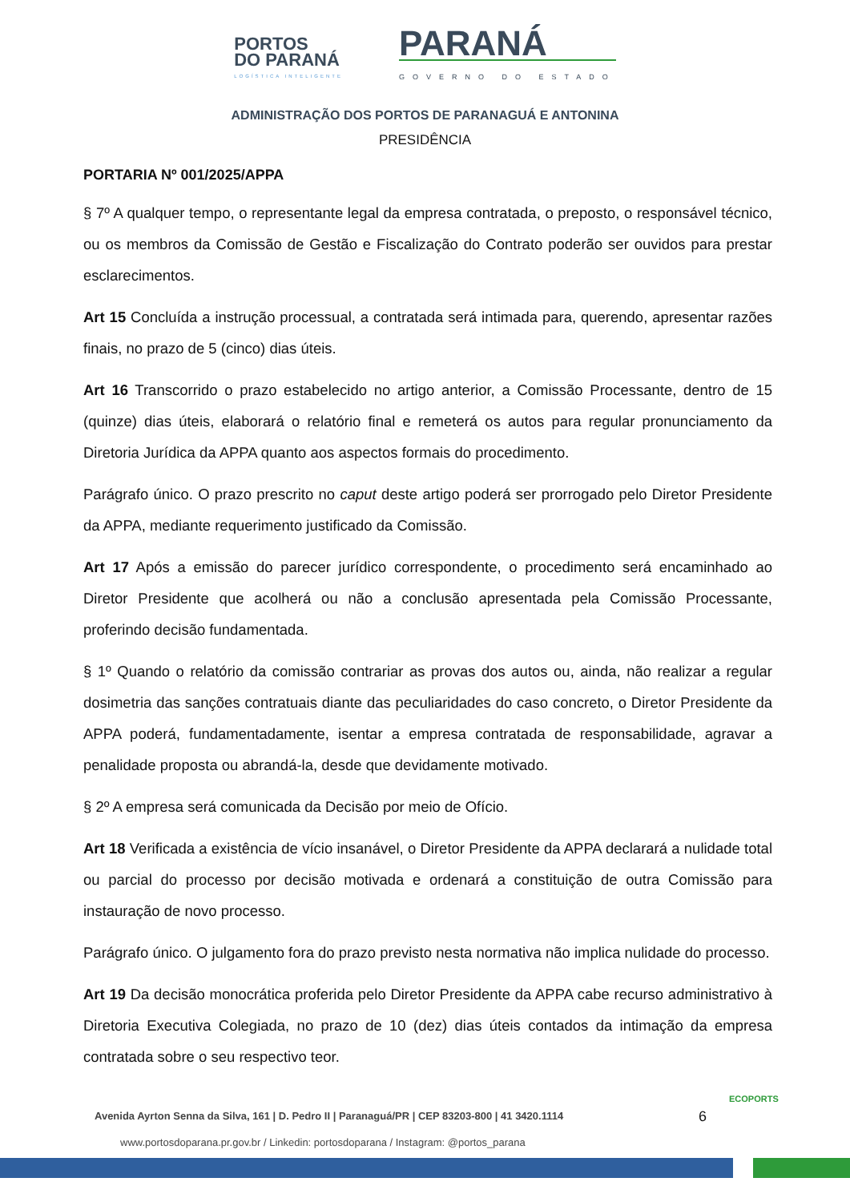PORTOS
DO PARANÁ
LOGÍSTICA INTELIGENTE
PARANÁ
GOVERNO DO ESTADO
ADMINISTRAÇÃO DOS PORTOS DE PARANAGUÁ E ANTONINA
PRESIDÊNCIA
PORTARIA Nº 001/2025/APPA
§ 7º A qualquer tempo, o representante legal da empresa contratada, o preposto, o responsável técnico, ou os membros da Comissão de Gestão e Fiscalização do Contrato poderão ser ouvidos para prestar esclarecimentos.
Art 15 Concluída a instrução processual, a contratada será intimada para, querendo, apresentar razões finais, no prazo de 5 (cinco) dias úteis.
Art 16 Transcorrido o prazo estabelecido no artigo anterior, a Comissão Processante, dentro de 15 (quinze) dias úteis, elaborará o relatório final e remeterá os autos para regular pronunciamento da Diretoria Jurídica da APPA quanto aos aspectos formais do procedimento.
Parágrafo único. O prazo prescrito no caput deste artigo poderá ser prorrogado pelo Diretor Presidente da APPA, mediante requerimento justificado da Comissão.
Art 17 Após a emissão do parecer jurídico correspondente, o procedimento será encaminhado ao Diretor Presidente que acolherá ou não a conclusão apresentada pela Comissão Processante, proferindo decisão fundamentada.
§ 1º Quando o relatório da comissão contrariar as provas dos autos ou, ainda, não realizar a regular dosimetria das sanções contratuais diante das peculiaridades do caso concreto, o Diretor Presidente da APPA poderá, fundamentadamente, isentar a empresa contratada de responsabilidade, agravar a penalidade proposta ou abrandá-la, desde que devidamente motivado.
§ 2º A empresa será comunicada da Decisão por meio de Ofício.
Art 18 Verificada a existência de vício insanável, o Diretor Presidente da APPA declarará a nulidade total ou parcial do processo por decisão motivada e ordenará a constituição de outra Comissão para instauração de novo processo.
Parágrafo único. O julgamento fora do prazo previsto nesta normativa não implica nulidade do processo.
Art 19 Da decisão monocrática proferida pelo Diretor Presidente da APPA cabe recurso administrativo à Diretoria Executiva Colegiada, no prazo de 10 (dez) dias úteis contados da intimação da empresa contratada sobre o seu respectivo teor.
Avenida Ayrton Senna da Silva, 161 | D. Pedro II | Paranaguá/PR | CEP 83203-800 | 41 3420.1114
www.portosdoparana.pr.gov.br / Linkedin: portosdoparana / Instagram: @portos_parana
6
ECOPORTS